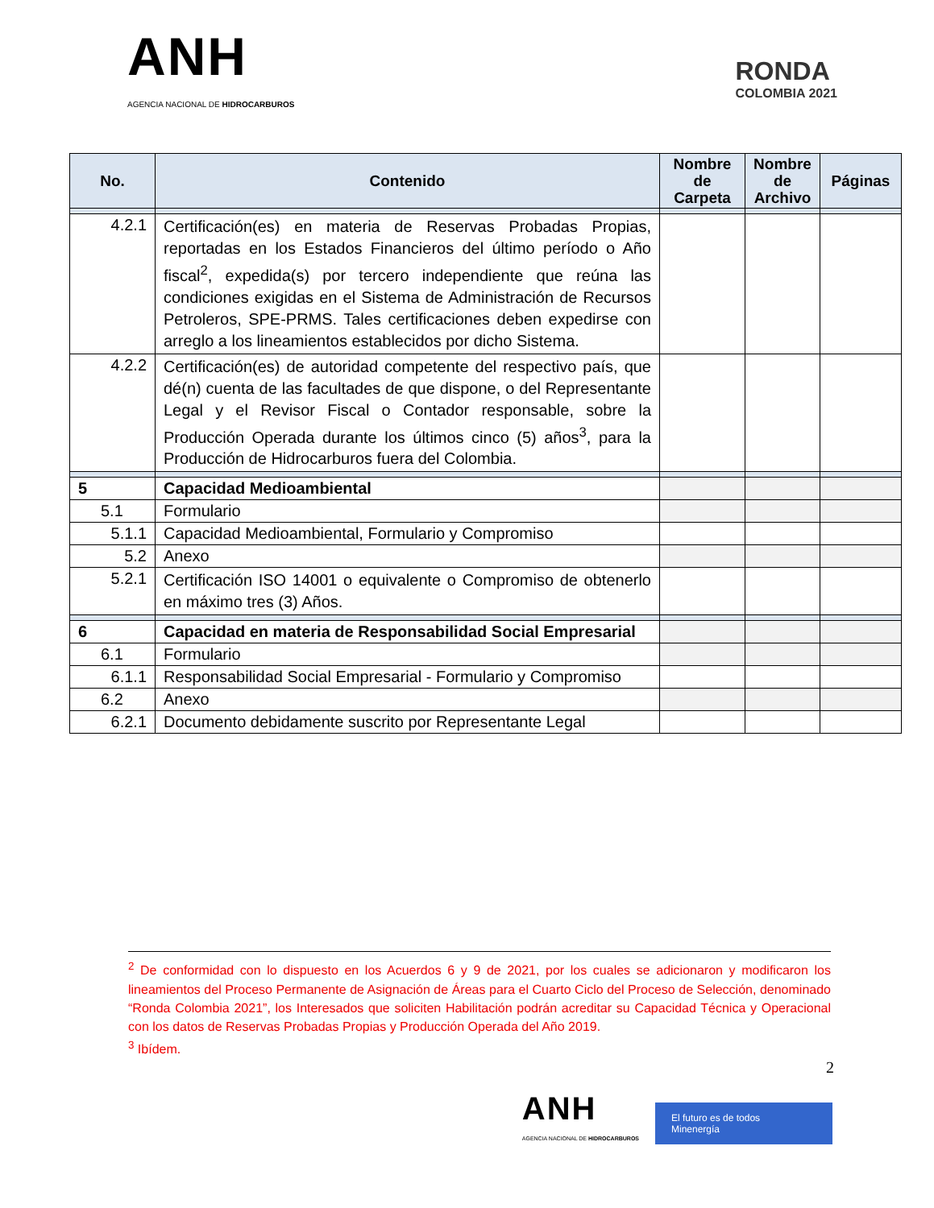ANH
AGENCIA NACIONAL DE HIDROCARBUROS
RONDA
COLOMBIA 2021
| No. | Contenido | Nombre de Carpeta | Nombre de Archivo | Páginas |
| --- | --- | --- | --- | --- |
| 4.2.1 | Certificación(es) en materia de Reservas Probadas Propias, reportadas en los Estados Financieros del último período o Año fiscal<sup>2</sup>, expedida(s) por tercero independiente que reúna las condiciones exigidas en el Sistema de Administración de Recursos Petroleros, SPE-PRMS. Tales certificaciones deben expedirse con arreglo a los lineamientos establecidos por dicho Sistema. | | | |
| 4.2.2 | Certificación(es) de autoridad competente del respectivo país, que dé(n) cuenta de las facultades de que dispone, o del Representante Legal y el Revisor Fiscal o Contador responsable, sobre la Producción Operada durante los últimos cinco (5) años<sup>3</sup>, para la Producción de Hidrocarburos fuera del Colombia. | | | |
| 5 | Capacidad Medioambiental | | | |
| 5.1 | Formulario | | | |
| 5.1.1 | Capacidad Medioambiental, Formulario y Compromiso | | | |
| 5.2 | Anexo | | | |
| 5.2.1 | Certificación ISO 14001 o equivalente o Compromiso de obtenerlo en máximo tres (3) Años. | | | |
| 6 | Capacidad en materia de Responsabilidad Social Empresarial | | | |
| 6.1 | Formulario | | | |
| 6.1.1 | Responsabilidad Social Empresarial - Formulario y Compromiso | | | |
| 6.2 | Anexo | | | |
| 6.2.1 | Documento debidamente suscrito por Representante Legal | | | |
<sup>2</sup> De conformidad con lo dispuesto en los Acuerdos 6 y 9 de 2021, por los cuales se adicionaron y modificaron los lineamientos del Proceso Permanente de Asignación de Áreas para el Cuarto Ciclo del Proceso de Selección, denominado “Ronda Colombia 2021”, los Interesados que soliciten Habilitación podrán acreditar su Capacidad Técnica y Operacional con los datos de Reservas Probadas Propias y Producción Operada del Año 2019.
<sup>3</sup> Ibídem.
2
ANH
AGENCIA NACIONAL DE HIDROCARBUROS
El futuro es de todos Minenergía